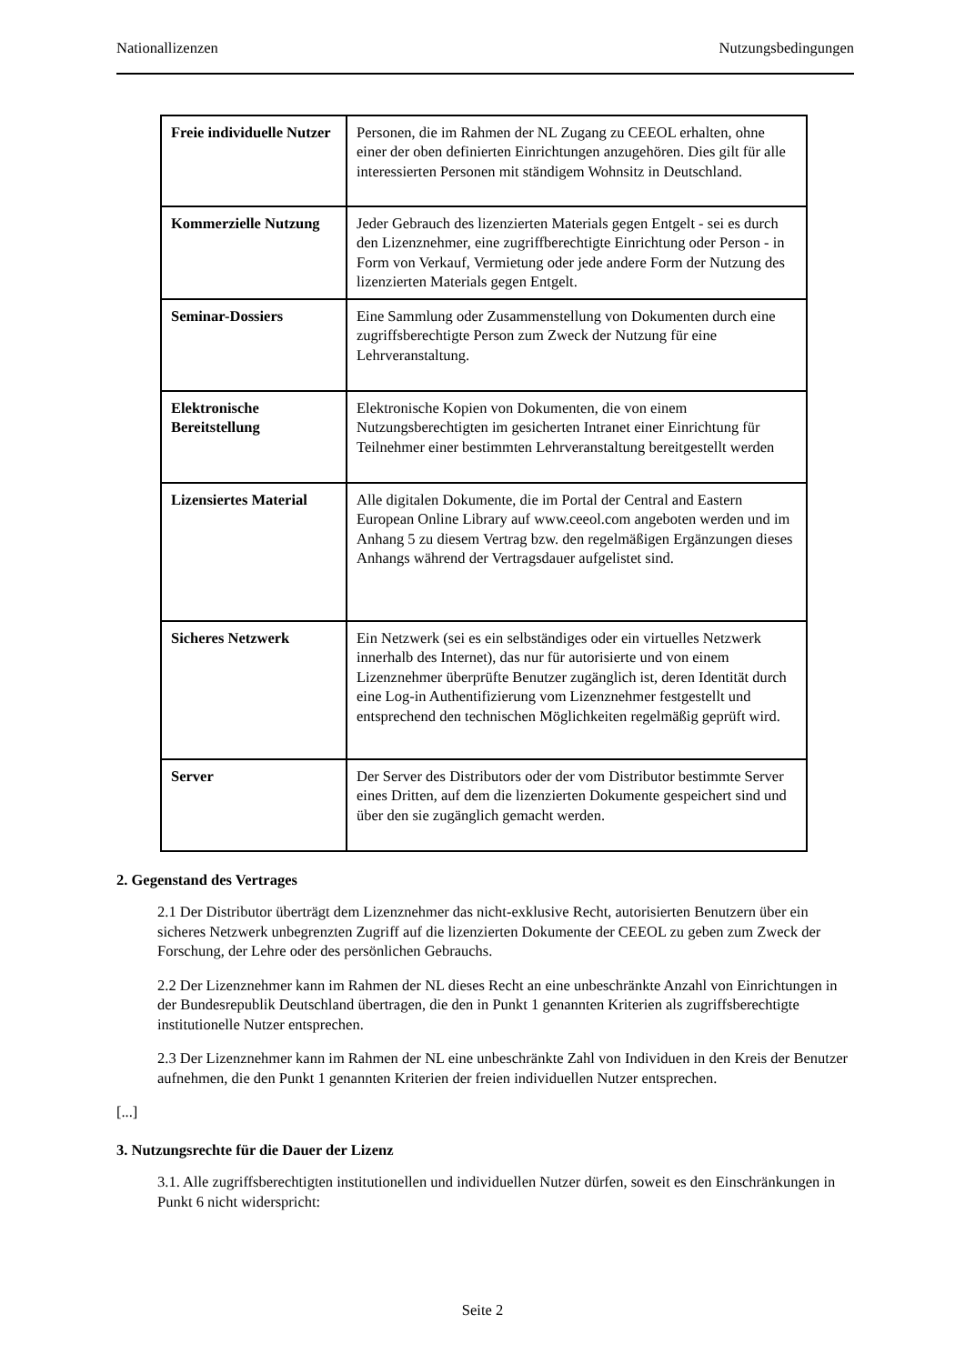Nationallizenzen Nutzungsbedingungen
| Freie individuelle Nutzer | Personen, die im Rahmen der NL Zugang zu CEEOL erhalten, ohne einer der oben definierten Einrichtungen anzugehören. Dies gilt für alle interessierten Personen mit ständigem Wohnsitz in Deutschland. |
| Kommerzielle Nutzung | Jeder Gebrauch des lizenzierten Materials gegen Entgelt - sei es durch den Lizenznehmer, eine zugriffberechtigte Einrichtung oder Person - in Form von Verkauf, Vermietung oder jede andere Form der Nutzung des lizenzierten Materials gegen Entgelt. |
| Seminar-Dossiers | Eine Sammlung oder Zusammenstellung von Dokumenten durch eine zugriffsberechtigte Person zum Zweck der Nutzung für eine Lehrveranstaltung. |
| Elektronische Bereitstellung | Elektronische Kopien von Dokumenten, die von einem Nutzungsberechtigten im gesicherten Intranet einer Einrichtung für Teilnehmer einer bestimmten Lehrveranstaltung bereitgestellt werden |
| Lizensiertes Material | Alle digitalen Dokumente, die im Portal der Central and Eastern European Online Library auf www.ceeol.com angeboten werden und im Anhang 5 zu diesem Vertrag bzw. den regelmäßigen Ergänzungen dieses Anhangs während der Vertragsdauer aufgelistet sind. |
| Sicheres Netzwerk | Ein Netzwerk (sei es ein selbständiges oder ein virtuelles Netzwerk innerhalb des Internet), das nur für autorisierte und von einem Lizenznehmer überprüfte Benutzer zugänglich ist, deren Identität durch eine Log-in Authentifizierung vom Lizenznehmer festgestellt und entsprechend den technischen Möglichkeiten regelmäßig geprüft wird. |
| Server | Der Server des Distributors oder der vom Distributor bestimmte Server eines Dritten, auf dem die lizenzierten Dokumente gespeichert sind und über den sie zugänglich gemacht werden. |
2. Gegenstand des Vertrages
2.1 Der Distributor überträgt dem Lizenznehmer das nicht-exklusive Recht, autorisierten Benutzern über ein sicheres Netzwerk unbegrenzten Zugriff auf die lizenzierten Dokumente der CEEOL zu geben zum Zweck der Forschung, der Lehre oder des persönlichen Gebrauchs.
2.2 Der Lizenznehmer kann im Rahmen der NL dieses Recht an eine unbeschränkte Anzahl von Einrichtungen in der Bundesrepublik Deutschland übertragen, die den in Punkt 1 genannten Kriterien als zugriffsberechtigte institutionelle Nutzer entsprechen.
2.3 Der Lizenznehmer kann im Rahmen der NL eine unbeschränkte Zahl von Individuen in den Kreis der Benutzer aufnehmen, die den Punkt 1 genannten Kriterien der freien individuellen Nutzer entsprechen.
[...]
3. Nutzungsrechte für die Dauer der Lizenz
3.1. Alle zugriffsberechtigten institutionellen und individuellen Nutzer dürfen, soweit es den Einschränkungen in Punkt 6 nicht widerspricht:
Seite 2